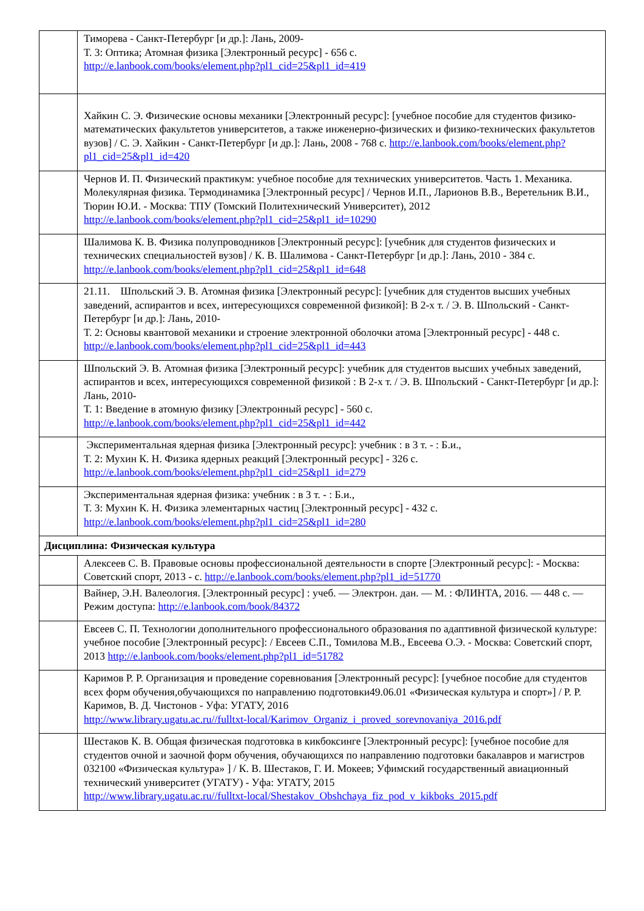| | Тиморева - Санкт-Петербург [и др.]: Лань, 2009- Т. 3: Оптика; Атомная физика [Электронный ресурс] - 656 с. http://e.lanbook.com/books/element.php?pl1_cid=25&pl1_id=419 |
| | Хайкин С. Э. Физические основы механики [Электронный ресурс]: [учебное пособие для студентов физико-математических факультетов университетов, а также инженерно-физических и физико-технических факультетов вузов] / С. Э. Хайкин - Санкт-Петербург [и др.]: Лань, 2008 - 768 с. http://e.lanbook.com/books/element.php?pl1_cid=25&pl1_id=420 |
| | Чернов И. П. Физический практикум: учебное пособие для технических университетов. Часть 1. Механика. Молекулярная физика. Термодинамика [Электронный ресурс] / Чернов И.П., Ларионов В.В., Веретельник В.И., Тюрин Ю.И. - Москва: ТПУ (Томский Политехнический Университет), 2012 http://e.lanbook.com/books/element.php?pl1_cid=25&pl1_id=10290 |
| | Шалимова К. В. Физика полупроводников [Электронный ресурс]: [учебник для студентов физических и технических специальностей вузов] / К. В. Шалимова - Санкт-Петербург [и др.]: Лань, 2010 - 384 с. http://e.lanbook.com/books/element.php?pl1_cid=25&pl1_id=648 |
| | 21.11. Шпольский Э. В. Атомная физика [Электронный ресурс]: [учебник для студентов высших учебных заведений, аспирантов и всех, интересующихся современной физикой]: В 2-х т. / Э. В. Шпольский - Санкт-Петербург [и др.]: Лань, 2010- Т. 2: Основы квантовой механики и строение электронной оболочки атома [Электронный ресурс] - 448 с. http://e.lanbook.com/books/element.php?pl1_cid=25&pl1_id=443 |
| | Шпольский Э. В. Атомная физика [Электронный ресурс]: учебник для студентов высших учебных заведений, аспирантов и всех, интересующихся современной физикой : В 2-х т. / Э. В. Шпольский - Санкт-Петербург [и др.]: Лань, 2010- Т. 1: Введение в атомную физику [Электронный ресурс] - 560 с. http://e.lanbook.com/books/element.php?pl1_cid=25&pl1_id=442 |
| | Экспериментальная ядерная физика [Электронный ресурс]: учебник : в 3 т. - : Б.и., Т. 2: Мухин К. Н. Физика ядерных реакций [Электронный ресурс] - 326 с. http://e.lanbook.com/books/element.php?pl1_cid=25&pl1_id=279 |
| | Экспериментальная ядерная физика: учебник : в 3 т. - : Б.и., Т. 3: Мухин К. Н. Физика элементарных частиц [Электронный ресурс] - 432 с. http://e.lanbook.com/books/element.php?pl1_cid=25&pl1_id=280 |
| Дисциплина: Физическая культура | |
| | Алексеев С. В. Правовые основы профессиональной деятельности в спорте [Электронный ресурс]: - Москва: Советский спорт, 2013 - с. http://e.lanbook.com/books/element.php?pl1_id=51770 |
| | Вайнер, Э.Н. Валеология. [Электронный ресурс] : учеб. — Электрон. дан. — М. : ФЛИНТА, 2016. — 448 с. — Режим доступа: http://e.lanbook.com/book/84372 |
| | Евсеев С. П. Технологии дополнительного профессионального образования по адаптивной физической культуре: учебное пособие [Электронный ресурс]: / Евсеев С.П., Томилова М.В., Евсеева О.Э. - Москва: Советский спорт, 2013 http://e.lanbook.com/books/element.php?pl1_id=51782 |
| | Каримов Р. Р. Организация и проведение соревнования [Электронный ресурс]: [учебное пособие для студентов всех форм обучения,обучающихся по направлению подготовки49.06.01 «Физическая культура и спорт»] / Р. Р. Каримов, В. Д. Чистонов - Уфа: УГАТУ, 2016 http://www.library.ugatu.ac.ru//fulltxt-local/Karimov_Organiz_i_proved_sorevnovaniya_2016.pdf |
| | Шестаков К. В. Общая физическая подготовка в кикбоксинге [Электронный ресурс]: [учебное пособие для студентов очной и заочной форм обучения, обучающихся по направлению подготовки бакалавров и магистров 032100 «Физическая культура» ] / К. В. Шестаков, Г. И. Мокеев; Уфимский государственный авиационный технический университет (УГАТУ) - Уфа: УГАТУ, 2015 http://www.library.ugatu.ac.ru//fulltxt-local/Shestakov_Obshchaya_fiz_pod_v_kikboks_2015.pdf |